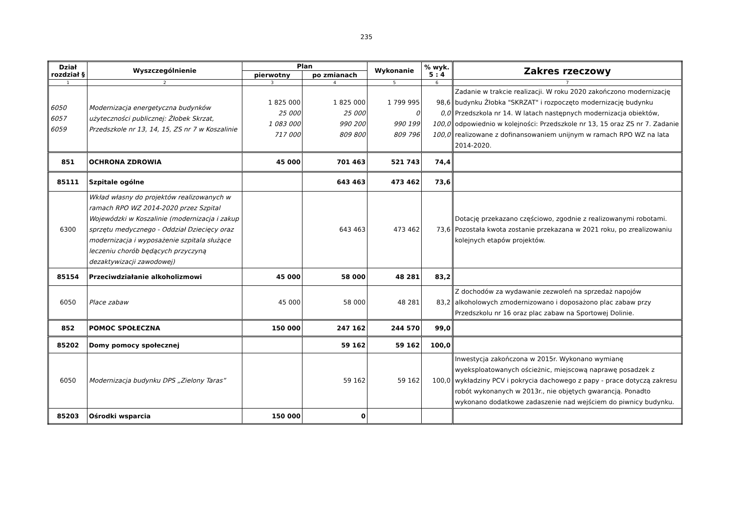235
| Dział rozdział § | Wyszczególnienie | Plan | | Wykonanie | % wyk. 5 : 4 | Zakres rzeczowy |
| --- | --- | --- | --- | --- | --- | --- |
| | | pierwotny | po zmianach | | | |
| 1 | 2 | 3 | 4 | 5 | 6 | 7 |
| 6050 6057 6059 | Modernizacja energetyczna budynków użyteczności publicznej: Żłobek Skrzat, Przedszkole nr 13, 14, 15, ZS nr 7 w Koszalinie | 1 825 000 25 000 1 083 000 717 000 | 1 825 000 25 000 990 200 809 800 | 1 799 995 0 990 199 809 796 | 98,6 0,0 100,0 100,0 | Zadanie w trakcie realizacji. W roku 2020 zakończono modernizację budynku Żłobka "SKRZAT" i rozpoczęto modernizację budynku Przedszkola nr 14. W latach następnych modernizacja obiektów, odpowiednio w kolejności: Przedszkole nr 13, 15 oraz ZS nr 7. Zadanie realizowane z dofinansowaniem unijnym w ramach RPO WZ na lata 2014-2020. |
| 851 | OCHRONA ZDROWIA | 45 000 | 701 463 | 521 743 | 74,4 | |
| 85111 | Szpitale ogólne | | 643 463 | 473 462 | 73,6 | |
| 6300 | Wkład własny do projektów realizowanych w ramach RPO WZ 2014-2020 przez Szpital Wojewódzki w Koszalinie (modernizacja i zakup sprzętu medycznego - Oddział Dziecięcy oraz modernizacja i wyposażenie szpitala służące leczeniu chorób będących przyczyną dezaktywizacji zawodowej) | | 643 463 | 473 462 | 73,6 | Dotację przekazano częściowo, zgodnie z realizowanymi robotami. Pozostała kwota zostanie przekazana w 2021 roku, po zrealizowaniu kolejnych etapów projektów. |
| 85154 | Przeciwdziałanie alkoholizmowi | 45 000 | 58 000 | 48 281 | 83,2 | |
| 6050 | Place zabaw | 45 000 | 58 000 | 48 281 | 83,2 | Z dochodów za wydawanie zezwoleń na sprzedaż napojów alkoholowych zmodernizowano i doposażono plac zabaw przy Przedszkolu nr 16 oraz plac zabaw na Sportowej Dolinie. |
| 852 | POMOC SPOŁECZNA | 150 000 | 247 162 | 244 570 | 99,0 | |
| 85202 | Domy pomocy społecznej | | 59 162 | 59 162 | 100,0 | |
| 6050 | Modernizacja budynku DPS „Zielony Taras” | | 59 162 | 59 162 | 100,0 | Inwestycja zakończona w 2015r. Wykonano wymianę wyeksploatowanych ościeżnic, miejscową naprawę posadzek z wykładziny PCV i pokrycia dachowego z papy - prace dotyczą zakresu robót wykonanych w 2013r., nie objętych gwarancją. Ponadto wykonano dodatkowe zadaszenie nad wejściem do piwnicy budynku. |
| 85203 | Ośrodki wsparcia | 150 000 | 0 | | | |